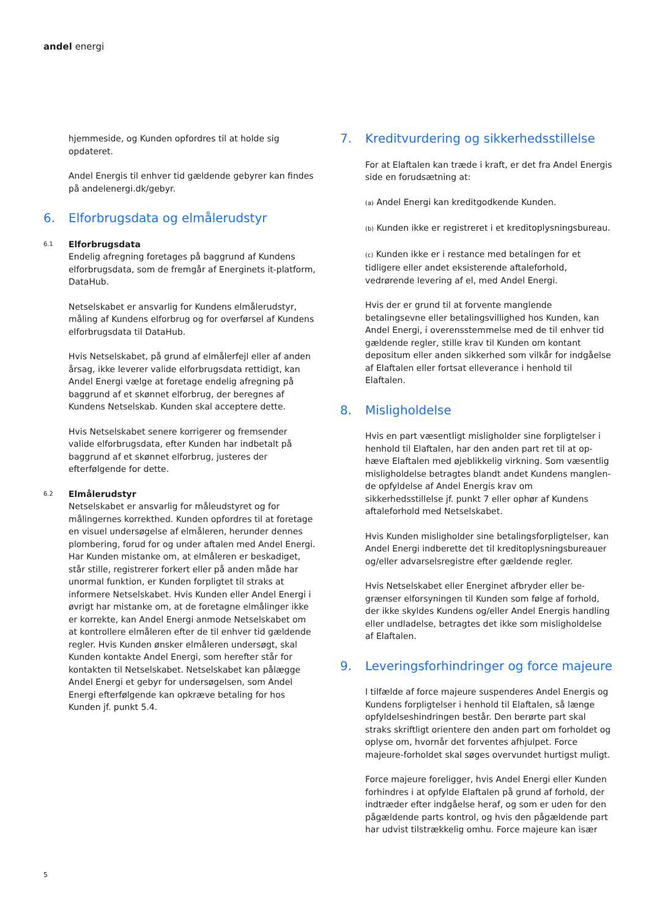andel energi
hjemmeside, og Kunden opfordres til at holde sig opdateret.
Andel Energis til enhver tid gældende gebyrer kan findes på andelenergi.dk/gebyr.
6. Elforbrugsdata og elmålerudstyr
6.1
Elforbrugsdata
Endelig afregning foretages på baggrund af Kundens elforbrugsdata, som de fremgår af Energinets it-platform, DataHub.
Netselskabet er ansvarlig for Kundens elmålerudstyr, måling af Kundens elforbrug og for overførsel af Kundens elforbrugsdata til DataHub.
Hvis Netselskabet, på grund af elmålerfejl eller af anden årsag, ikke leverer valide elforbrugsdata rettidigt, kan Andel Energi vælge at foretage endelig afregning på baggrund af et skønnet elforbrug, der beregnes af Kundens Netselskab. Kunden skal acceptere dette.
Hvis Netselskabet senere korrigerer og fremsender valide elforbrugsdata, efter Kunden har indbetalt på baggrund af et skønnet elforbrug, justeres der efterfølgende for dette.
6.2
Elmålerudstyr
Netselskabet er ansvarlig for måleudstyret og for målingernes korrekthed. Kunden opfordres til at foretage en visuel undersøgelse af elmåleren, herunder dennes plombering, forud for og under aftalen med Andel Energi. Har Kunden mistanke om, at elmåleren er beskadiget, står stille, registrerer forkert eller på anden måde har unormal funktion, er Kunden forpligtet til straks at informere Netselskabet. Hvis Kunden eller Andel Energi i øvrigt har mistanke om, at de foretagne elmålinger ikke er korrekte, kan Andel Energi anmode Netselskabet om at kontrollere elmåleren efter de til enhver tid gældende regler. Hvis Kunden ønsker elmåleren undersøgt, skal Kunden kontakte Andel Energi, som herefter står for kontakten til Netselskabet. Netselskabet kan pålægge Andel Energi et gebyr for undersøgelsen, som Andel Energi efterfølgende kan opkræve betaling for hos Kunden jf. punkt 5.4.
7. Kreditvurdering og sikkerhedsstillelse
For at Elaftalen kan træde i kraft, er det fra Andel Energis side en forudsætning at:
(a) Andel Energi kan kreditgodkende Kunden.
(b) Kunden ikke er registreret i et kreditoplysningsbureau.
(c) Kunden ikke er i restance med betalingen for et tidligere eller andet eksisterende aftaleforhold, vedrørende levering af el, med Andel Energi.
Hvis der er grund til at forvente manglende betalingsevne eller betalingsvillighed hos Kunden, kan Andel Energi, i overensstemmelse med de til enhver tid gældende regler, stille krav til Kunden om kontant depositum eller anden sikkerhed som vilkår for indgåelse af Elaftalen eller fortsat elleverance i henhold til Elaftalen.
8. Misligholdelse
Hvis en part væsentligt misligholder sine forpligtelser i henhold til Elaftalen, har den anden part ret til at op-hæve Elaftalen med øjeblikkelig virkning. Som væsentlig misligholdelse betragtes blandt andet Kundens manglen-de opfyldelse af Andel Energis krav om sikkerhedsstillelse jf. punkt 7 eller ophør af Kundens aftaleforhold med Netselskabet.
Hvis Kunden misligholder sine betalingsforpligtelser, kan Andel Energi indberette det til kreditoplysningsbureauer og/eller advarselsregistre efter gældende regler.
Hvis Netselskabet eller Energinet afbryder eller be-grænser elforsyningen til Kunden som følge af forhold, der ikke skyldes Kundens og/eller Andel Energis handling eller undladelse, betragtes det ikke som misligholdelse af Elaftalen.
9. Leveringsforhindringer og force majeure
I tilfælde af force majeure suspenderes Andel Energis og Kundens forpligtelser i henhold til Elaftalen, så længe opfyldelseshindringen består. Den berørte part skal straks skriftligt orientere den anden part om forholdet og oplyse om, hvornår det forventes afhjulpet. Force majeure-forholdet skal søges overvundet hurtigst muligt.
Force majeure foreligger, hvis Andel Energi eller Kunden forhindres i at opfylde Elaftalen på grund af forhold, der indtræder efter indgåelse heraf, og som er uden for den pågældende parts kontrol, og hvis den pågældende part har udvist tilstrækkelig omhu. Force majeure kan især
5